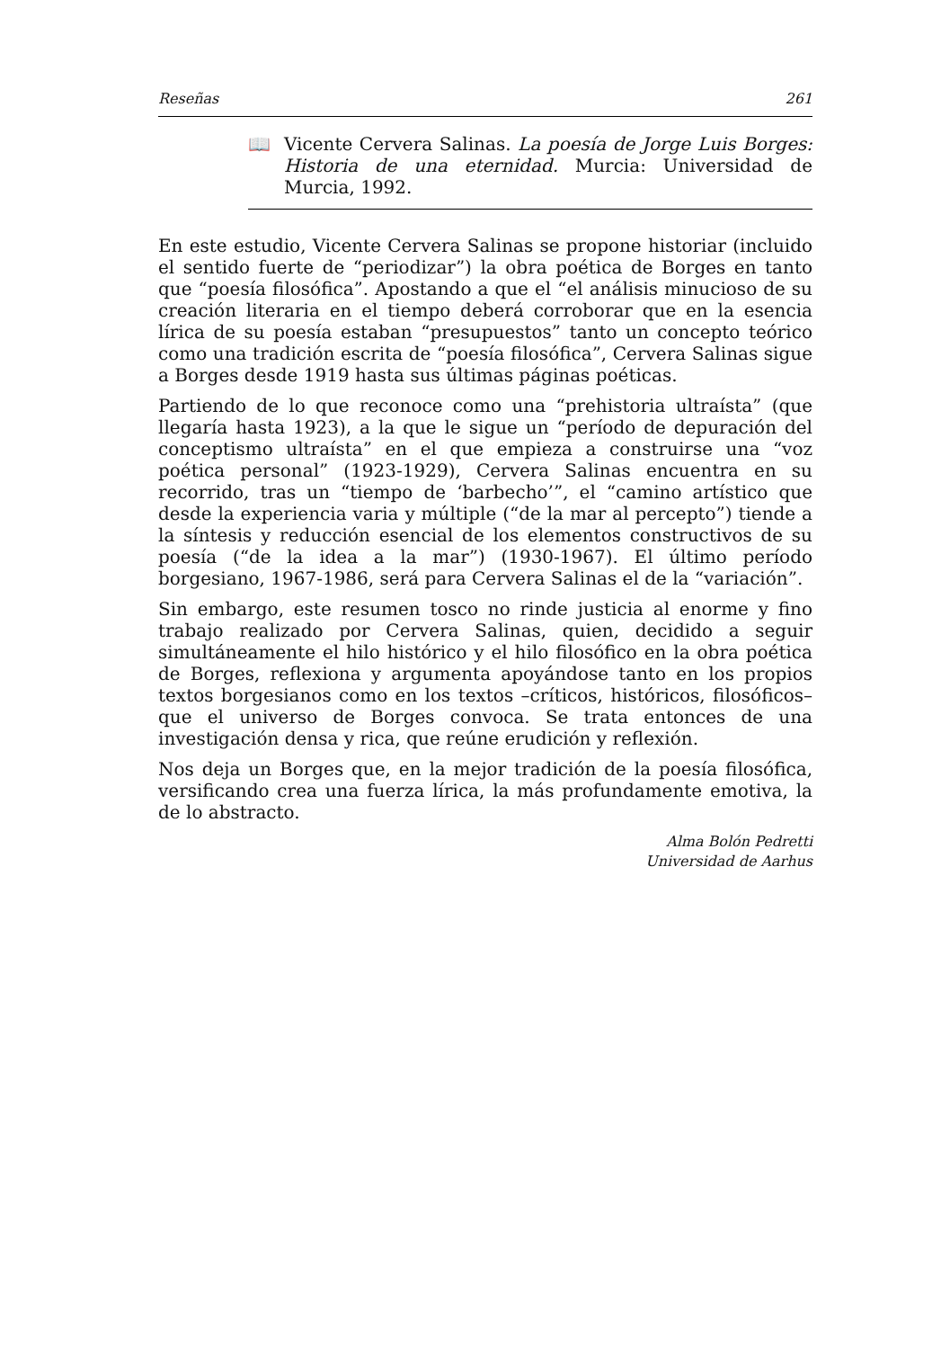Reseñas 261
📖 Vicente Cervera Salinas. La poesía de Jorge Luis Borges: Historia de una eternidad. Murcia: Universidad de Murcia, 1992.
En este estudio, Vicente Cervera Salinas se propone historiar (incluido el sentido fuerte de “periodizar”) la obra poética de Borges en tanto que “poesía filosófica”. Apostando a que el “el análisis minucioso de su creación literaria en el tiempo deberá corroborar que en la esencia lírica de su poesía estaban “presupuestos” tanto un concepto teórico como una tradición escrita de “poesía filosófica”, Cervera Salinas sigue a Borges desde 1919 hasta sus últimas páginas poéticas.
Partiendo de lo que reconoce como una “prehistoria ultraísta” (que llegaría hasta 1923), a la que le sigue un “período de depuración del conceptismo ultraísta” en el que empieza a construirse una “voz poética personal” (1923-1929), Cervera Salinas encuentra en su recorrido, tras un “tiempo de ‘barbecho’”, el “camino artístico que desde la experiencia varia y múltiple (“de la mar al percepto”) tiende a la síntesis y reducción esencial de los elementos constructivos de su poesía (“de la idea a la mar”) (1930-1967). El último período borgesiano, 1967-1986, será para Cervera Salinas el de la “variación”.
Sin embargo, este resumen tosco no rinde justicia al enorme y fino trabajo realizado por Cervera Salinas, quien, decidido a seguir simultáneamente el hilo histórico y el hilo filosófico en la obra poética de Borges, reflexiona y argumenta apoyándose tanto en los propios textos borgesianos como en los textos –críticos, históricos, filosóficos– que el universo de Borges convoca. Se trata entonces de una investigación densa y rica, que reúne erudición y reflexión.
Nos deja un Borges que, en la mejor tradición de la poesía filosófica, versificando crea una fuerza lírica, la más profundamente emotiva, la de lo abstracto.
Alma Bolón Pedretti
Universidad de Aarhus